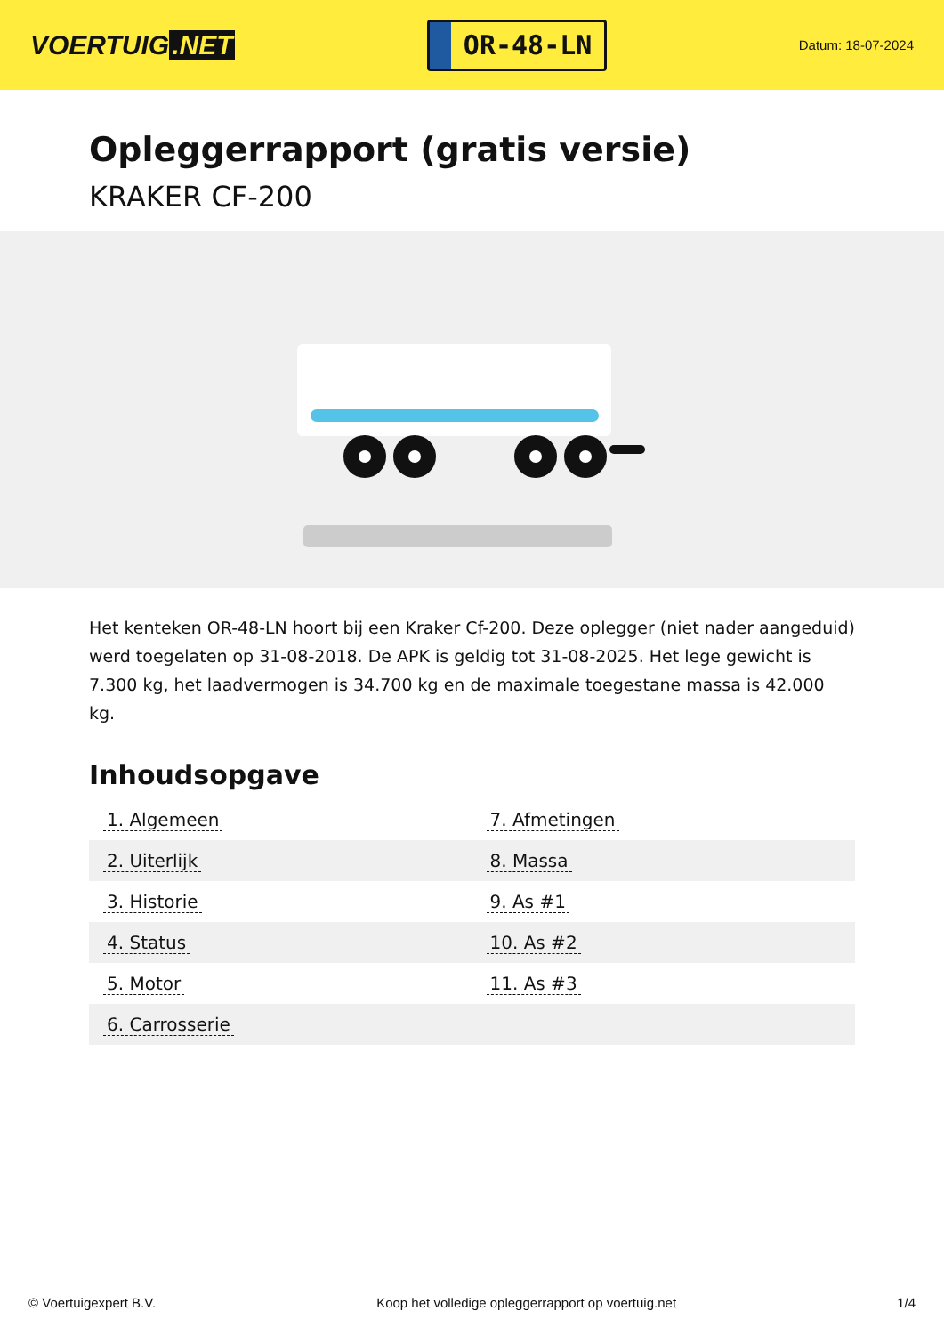VOERTUIG.NET
OR-48-LN
Datum: 18-07-2024
Opleggerrapport (gratis versie)
KRAKER CF-200
Het kenteken OR-48-LN hoort bij een Kraker Cf-200. Deze oplegger (niet nader aangeduid) werd toegelaten op 31-08-2018. De APK is geldig tot 31-08-2025. Het lege gewicht is 7.300 kg, het laadvermogen is 34.700 kg en de maximale toegestane massa is 42.000 kg.
Inhoudsopgave
| 1. Algemeen | 7. Afmetingen |
| 2. Uiterlijk | 8. Massa |
| 3. Historie | 9. As #1 |
| 4. Status | 10. As #2 |
| 5. Motor | 11. As #3 |
| 6. Carrosserie | |
© Voertuigexpert B.V. Koop het volledige opleggerrapport op voertuig.net
1/4